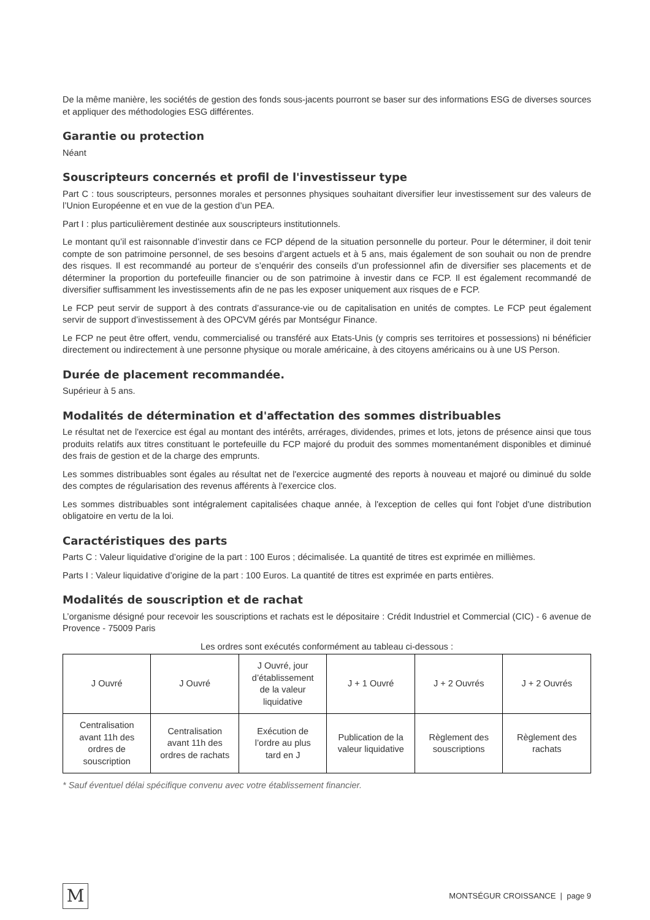De la même manière, les sociétés de gestion des fonds sous-jacents pourront se baser sur des informations ESG de diverses sources et appliquer des méthodologies ESG différentes.
Garantie ou protection
Néant
Souscripteurs concernés et profil de l'investisseur type
Part C : tous souscripteurs, personnes morales et personnes physiques souhaitant diversifier leur investissement sur des valeurs de l’Union Européenne et en vue de la gestion d’un PEA.
Part I : plus particulièrement destinée aux souscripteurs institutionnels.
Le montant qu’il est raisonnable d’investir dans ce FCP dépend de la situation personnelle du porteur. Pour le déterminer, il doit tenir compte de son patrimoine personnel, de ses besoins d’argent actuels et à 5 ans, mais également de son souhait ou non de prendre des risques. Il est recommandé au porteur de s’enquérir des conseils d’un professionnel afin de diversifier ses placements et de déterminer la proportion du portefeuille financier ou de son patrimoine à investir dans ce FCP. Il est également recommandé de diversifier suffisamment les investissements afin de ne pas les exposer uniquement aux risques de e FCP.
Le FCP peut servir de support à des contrats d’assurance-vie ou de capitalisation en unités de comptes. Le FCP peut également servir de support d’investissement à des OPCVM gérés par Montségur Finance.
Le FCP ne peut être offert, vendu, commercialisé ou transféré aux Etats-Unis (y compris ses territoires et possessions) ni bénéficier directement ou indirectement à une personne physique ou morale américaine, à des citoyens américains ou à une US Person.
Durée de placement recommandée.
Supérieur à 5 ans.
Modalités de détermination et d'affectation des sommes distribuables
Le résultat net de l'exercice est égal au montant des intérêts, arrérages, dividendes, primes et lots, jetons de présence ainsi que tous produits relatifs aux titres constituant le portefeuille du FCP majoré du produit des sommes momentanément disponibles et diminué des frais de gestion et de la charge des emprunts.
Les sommes distribuables sont égales au résultat net de l'exercice augmenté des reports à nouveau et majoré ou diminué du solde des comptes de régularisation des revenus afférents à l'exercice clos.
Les sommes distribuables sont intégralement capitalisées chaque année, à l'exception de celles qui font l'objet d'une distribution obligatoire en vertu de la loi.
Caractéristiques des parts
Parts C : Valeur liquidative d’origine de la part : 100 Euros ; décimalisée. La quantité de titres est exprimée en millièmes.
Parts I : Valeur liquidative d’origine de la part : 100 Euros. La quantité de titres est exprimée en parts entières.
Modalités de souscription et de rachat
L’organisme désigné pour recevoir les souscriptions et rachats est le dépositaire : Crédit Industriel et Commercial (CIC) - 6 avenue de Provence - 75009 Paris
Les ordres sont exécutés conformément au tableau ci-dessous :
| J Ouvré | J Ouvré | J Ouvré, jour d’établissement de la valeur liquidative | J + 1 Ouvré | J + 2 Ouvrés | J + 2 Ouvrés |
| Centralisation avant 11h des ordres de souscription | Centralisation avant 11h des ordres de rachats | Exécution de l’ordre au plus tard en J | Publication de la valeur liquidative | Règlement des souscriptions | Règlement des rachats |
* Sauf éventuel délai spécifique convenu avec votre établissement financier.
M
MONTSÉGUR CROISSANCE | page 9